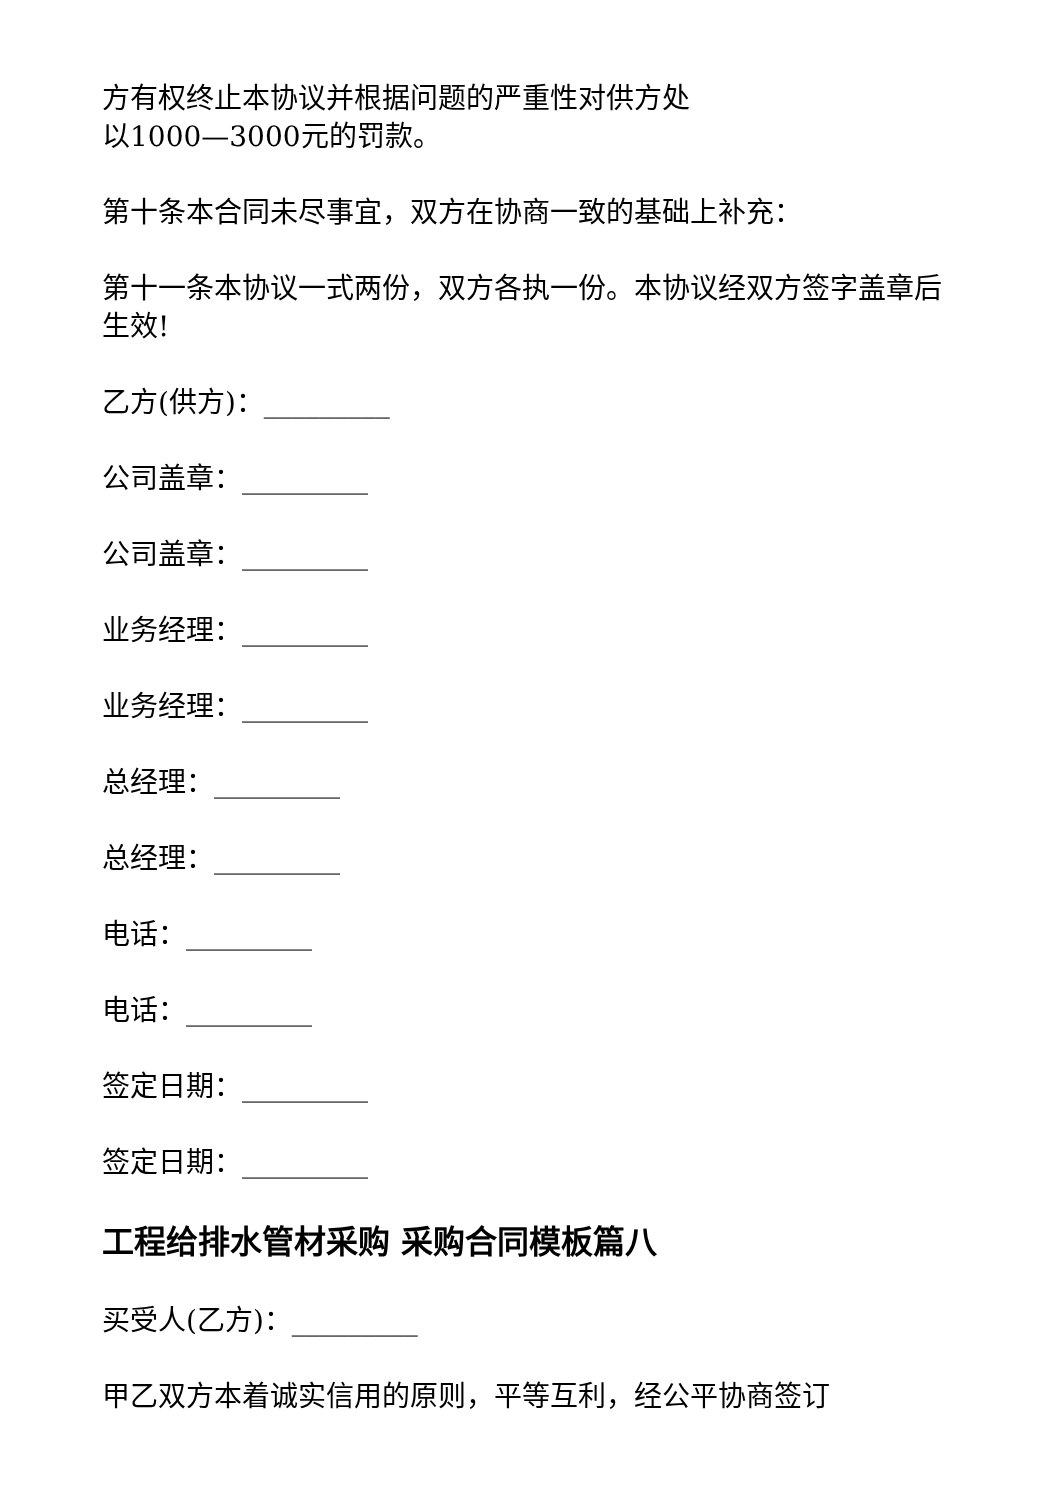方有权终止本协议并根据问题的严重性对供方处
以1000—3000元的罚款。
第十条本合同未尽事宜，双方在协商一致的基础上补充：
第十一条本协议一式两份，双方各执一份。本协议经双方签字盖章后生效!
乙方(供方)：_________
公司盖章：_________
公司盖章：_________
业务经理：_________
业务经理：_________
总经理：_________
总经理：_________
电话：_________
电话：_________
签定日期：_________
签定日期：_________
工程给排水管材采购 采购合同模板篇八
买受人(乙方)：_________
甲乙双方本着诚实信用的原则，平等互利，经公平协商签订